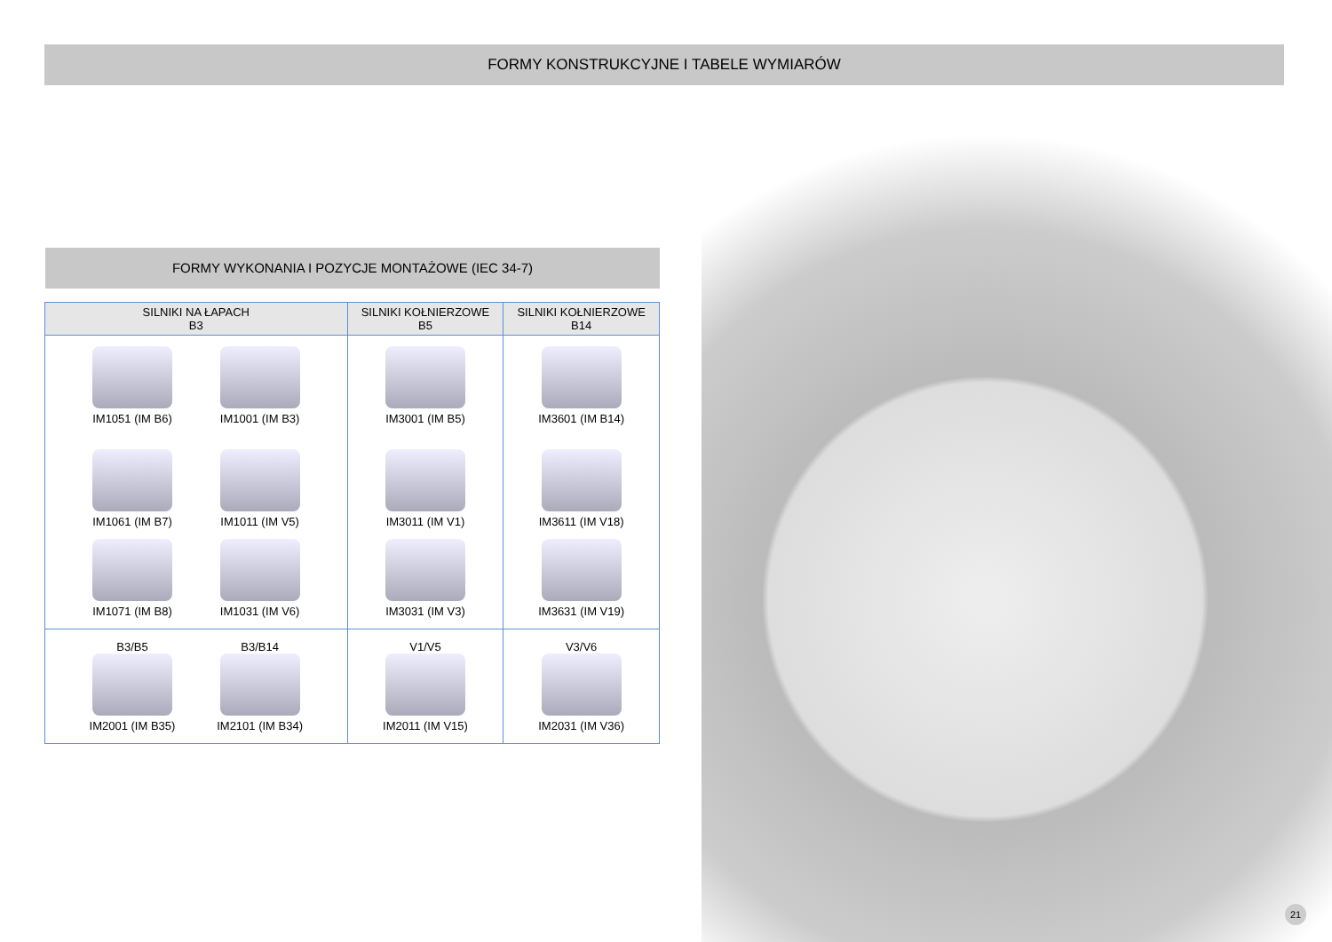FORMY KONSTRUKCYJNE I TABELE WYMIARÓW
FORMY WYKONANIA I POZYCJE MONTAŻOWE (IEC 34-7)
| SILNIKI NA ŁAPACH B3 | SILNIKI KOŁNIERZOWE B5 | SILNIKI KOŁNIERZOWE B14 |
| --- | --- | --- |
| IM1051 (IM B6) IM1001 (IM B3) IM1061 (IM B7) IM1011 (IM V5) IM1071 (IM B8) IM1031 (IM V6) | IM3001 (IM B5) IM3011 (IM V1) IM3031 (IM V3) | IM3601 (IM B14) IM3611 (IM V18) IM3631 (IM V19) |
| B3/B5 IM2001 (IM B35) B3/B14 IM2101 (IM B34) | V1/V5 IM2011 (IM V15) | V3/V6 IM2031 (IM V36) |
21